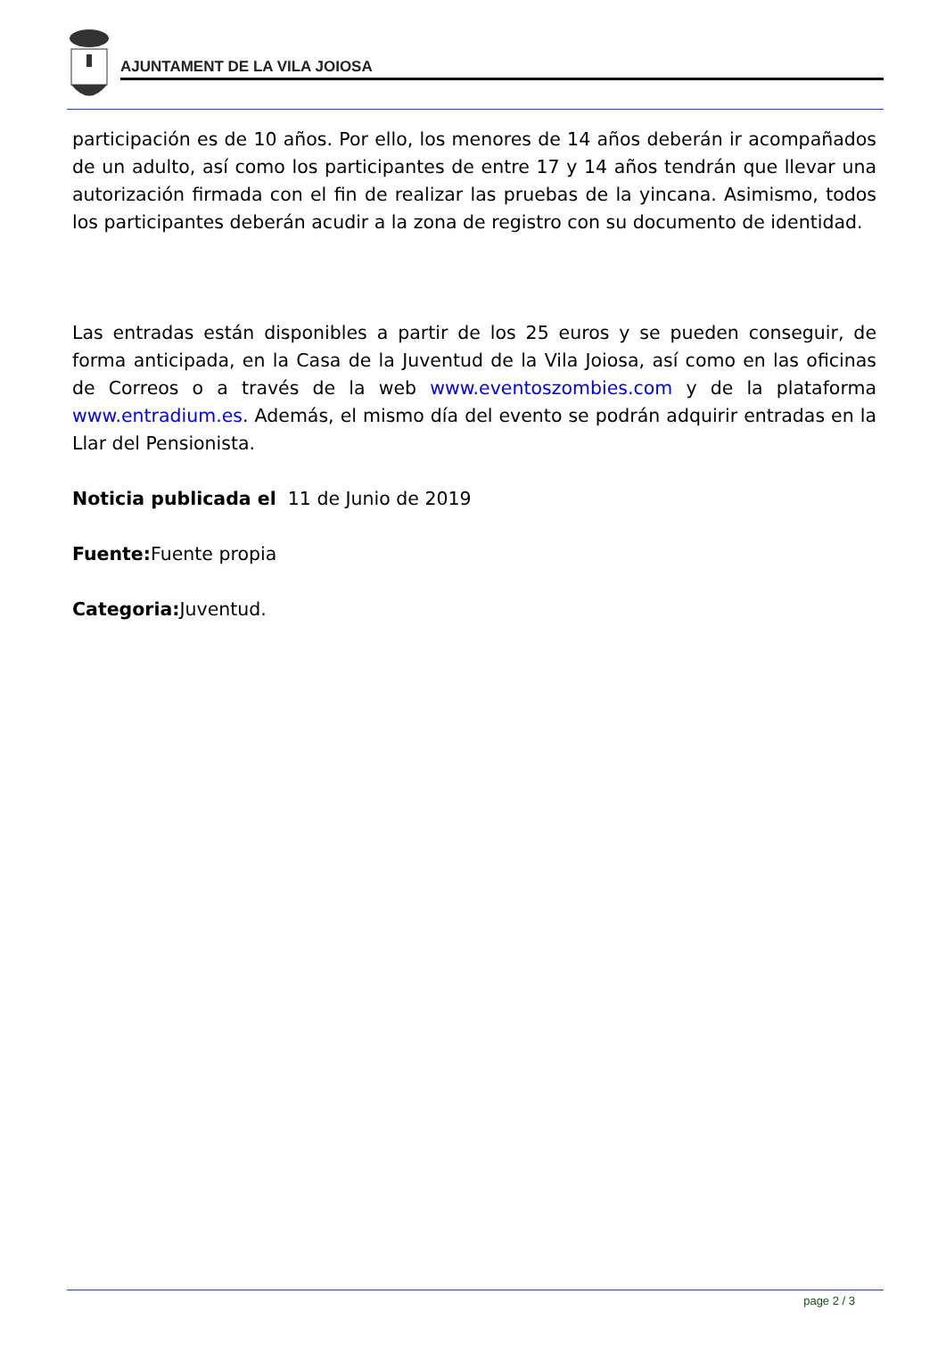AJUNTAMENT DE LA VILA JOIOSA
participación es de 10 años. Por ello, los menores de 14 años deberán ir acompañados de un adulto, así como los participantes de entre 17 y 14 años tendrán que llevar una autorización firmada con el fin de realizar las pruebas de la yincana. Asimismo, todos los participantes deberán acudir a la zona de registro con su documento de identidad.
Las entradas están disponibles a partir de los 25 euros y se pueden conseguir, de forma anticipada, en la Casa de la Juventud de la Vila Joiosa, así como en las oficinas de Correos o a través de la web www.eventoszombies.com y de la plataforma www.entradium.es. Además, el mismo día del evento se podrán adquirir entradas en la Llar del Pensionista.
Noticia publicada el 11 de Junio de 2019
Fuente: Fuente propia
Categoria: Juventud.
page 2 / 3